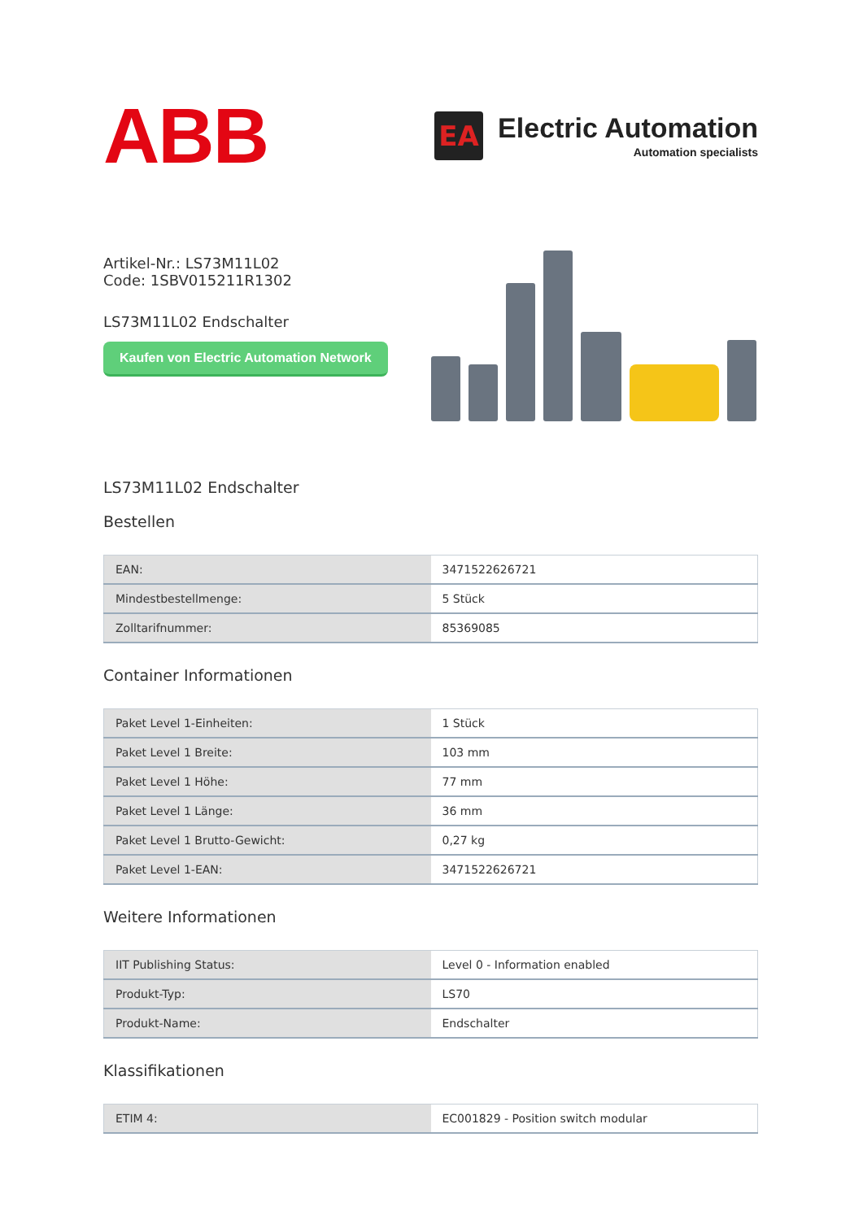ABB
EA
Electric Automation
Automation specialists
Artikel-Nr.: LS73M11L02
Code: 1SBV015211R1302
LS73M11L02 Endschalter
Kaufen von Electric Automation Network
LS73M11L02 Endschalter
Bestellen
| EAN: | 3471522626721 |
| Mindestbestellmenge: | 5 Stück |
| Zolltarifnummer: | 85369085 |
Container Informationen
| Paket Level 1-Einheiten: | 1 Stück |
| Paket Level 1 Breite: | 103 mm |
| Paket Level 1 Höhe: | 77 mm |
| Paket Level 1 Länge: | 36 mm |
| Paket Level 1 Brutto-Gewicht: | 0,27 kg |
| Paket Level 1-EAN: | 3471522626721 |
Weitere Informationen
| IIT Publishing Status: | Level 0 - Information enabled |
| Produkt-Typ: | LS70 |
| Produkt-Name: | Endschalter |
Klassifikationen
| ETIM 4: | EC001829 - Position switch modular |